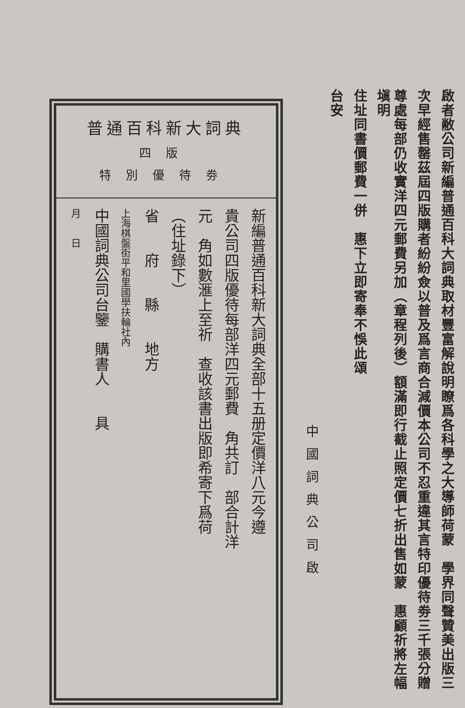啟者敝公司新編普通百科大詞典取材豐富解說明瞭爲各科學之大導師荷蒙　學界同聲贊美出版三
次早經售罄茲屆四版購者紛紛僉以普及爲言商合減價本公司不忍重違其言特印優待劵三千張分贈
尊處每部仍收實洋四元郵費另加（章程列後）額滿即行截止照定價七折出售如蒙　惠顧祈將左幅塡明
住址同書價郵費一併　惠下立即寄奉不悞此頌
台安
中國詞典公司啟
普通百科新大詞典
四版
特別優待劵
新編普通百科新大詞典全部十五册定價洋八元今遵
貴公司四版優待每部洋四元郵費　角共訂　部合計洋
元　角如數滙上至祈　查收該書出版即希寄下爲荷
（住址錄下）
省　　府　　縣　　地方
上海棋盤街平和里國學扶輪社內
中國詞典公司台鑒　購書人　　具
月　　日